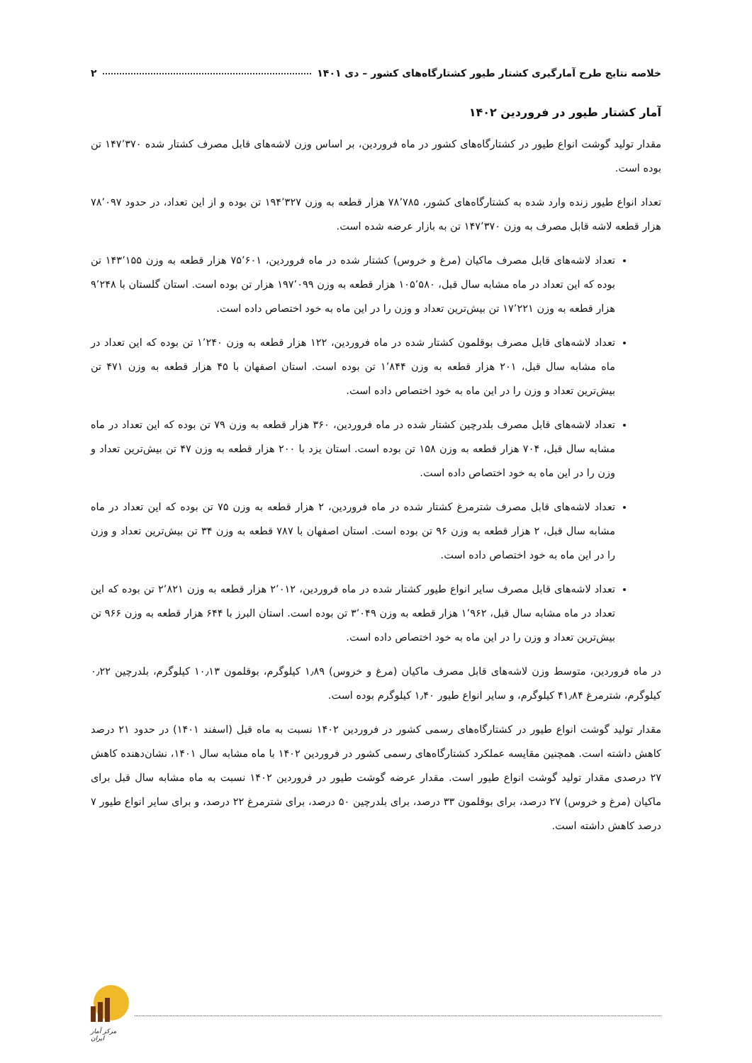خلاصه نتایج طرح آمارگیری کشتار طیور کشتارگاه‌های کشور – دی ۱۴۰۱ ۲
آمار کشتار طیور در فروردین ۱۴۰۲
مقدار تولید گوشت انواع طیور در کشتارگاه‌های کشور در ماه فروردین، بر اساس وزن لاشه‌های قابل مصرف کشتار شده ۱۴۷٬۳۷۰ تن بوده است.
تعداد انواع طیور زنده وارد شده به کشتارگاه‌های کشور، ۷۸٬۷۸۵ هزار قطعه به وزن ۱۹۴٬۳۲۷ تن بوده و از این تعداد، در حدود ۷۸٬۰۹۷ هزار قطعه لاشه قابل مصرف به وزن ۱۴۷٬۳۷۰ تن به بازار عرضه شده است.
تعداد لاشه‌های قابل مصرف ماکیان (مرغ و خروس) کشتار شده در ماه فروردین، ۷۵٬۶۰۱ هزار قطعه به وزن ۱۴۳٬۱۵۵ تن بوده که این تعداد در ماه مشابه سال قبل، ۱۰۵٬۵۸۰ هزار قطعه به وزن ۱۹۷٬۰۹۹ هزار تن بوده است. استان گلستان با ۹٬۲۴۸ هزار قطعه به وزن ۱۷٬۲۲۱ تن بیش‌ترین تعداد و وزن را در این ماه به خود اختصاص داده است.
تعداد لاشه‌های قابل مصرف بوقلمون کشتار شده در ماه فروردین، ۱۲۲ هزار قطعه به وزن ۱٬۲۴۰ تن بوده که این تعداد در ماه مشابه سال قبل، ۲۰۱ هزار قطعه به وزن ۱٬۸۴۴ تن بوده است. استان اصفهان با ۴۵ هزار قطعه به وزن ۴۷۱ تن بیش‌ترین تعداد و وزن را در این ماه به خود اختصاص داده است.
تعداد لاشه‌های قابل مصرف بلدرچین کشتار شده در ماه فروردین، ۳۶۰ هزار قطعه به وزن ۷۹ تن بوده که این تعداد در ماه مشابه سال قبل، ۷۰۴ هزار قطعه به وزن ۱۵۸ تن بوده است. استان یزد با ۲۰۰ هزار قطعه به وزن ۴۷ تن بیش‌ترین تعداد و وزن را در این ماه به خود اختصاص داده است.
تعداد لاشه‌های قابل مصرف شترمرغ کشتار شده در ماه فروردین، ۲ هزار قطعه به وزن ۷۵ تن بوده که این تعداد در ماه مشابه سال قبل، ۲ هزار قطعه به وزن ۹۶ تن بوده است. استان اصفهان با ۷۸۷ قطعه به وزن ۳۴ تن بیش‌ترین تعداد و وزن را در این ماه به خود اختصاص داده است.
تعداد لاشه‌های قابل مصرف سایر انواع طیور کشتار شده در ماه فروردین، ۲٬۰۱۲ هزار قطعه به وزن ۲٬۸۲۱ تن بوده که این تعداد در ماه مشابه سال قبل، ۱٬۹۶۲ هزار قطعه به وزن ۳٬۰۴۹ تن بوده است. استان البرز با ۶۴۴ هزار قطعه به وزن ۹۶۶ تن بیش‌ترین تعداد و وزن را در این ماه به خود اختصاص داده است.
در ماه فروردین، متوسط وزن لاشه‌های قابل مصرف ماکیان (مرغ و خروس) ۱٫۸۹ کیلوگرم، بوقلمون ۱۰٫۱۳ کیلوگرم، بلدرچین ۰٫۲۲ کیلوگرم، شترمرغ ۴۱٫۸۴ کیلوگرم، و سایر انواع طیور ۱٫۴۰ کیلوگرم بوده است.
مقدار تولید گوشت انواع طیور در کشتارگاه‌های رسمی کشور در فروردین ۱۴۰۲ نسبت به ماه قبل (اسفند ۱۴۰۱) در حدود ۲۱ درصد کاهش داشته است. همچنین مقایسه عملکرد کشتارگاه‌های رسمی کشور در فروردین ۱۴۰۲ با ماه مشابه سال ۱۴۰۱، نشان‌دهنده کاهش ۲۷ درصدی مقدار تولید گوشت انواع طیور است. مقدار عرضه گوشت طیور در فروردین ۱۴۰۲ نسبت به ماه مشابه سال قبل برای ماکیان (مرغ و خروس) ۲۷ درصد، برای بوقلمون ۳۳ درصد، برای بلدرچین ۵۰ درصد، برای شترمرغ ۲۲ درصد، و برای سایر انواع طیور ۷ درصد کاهش داشته است.
مرکز آمار ایران